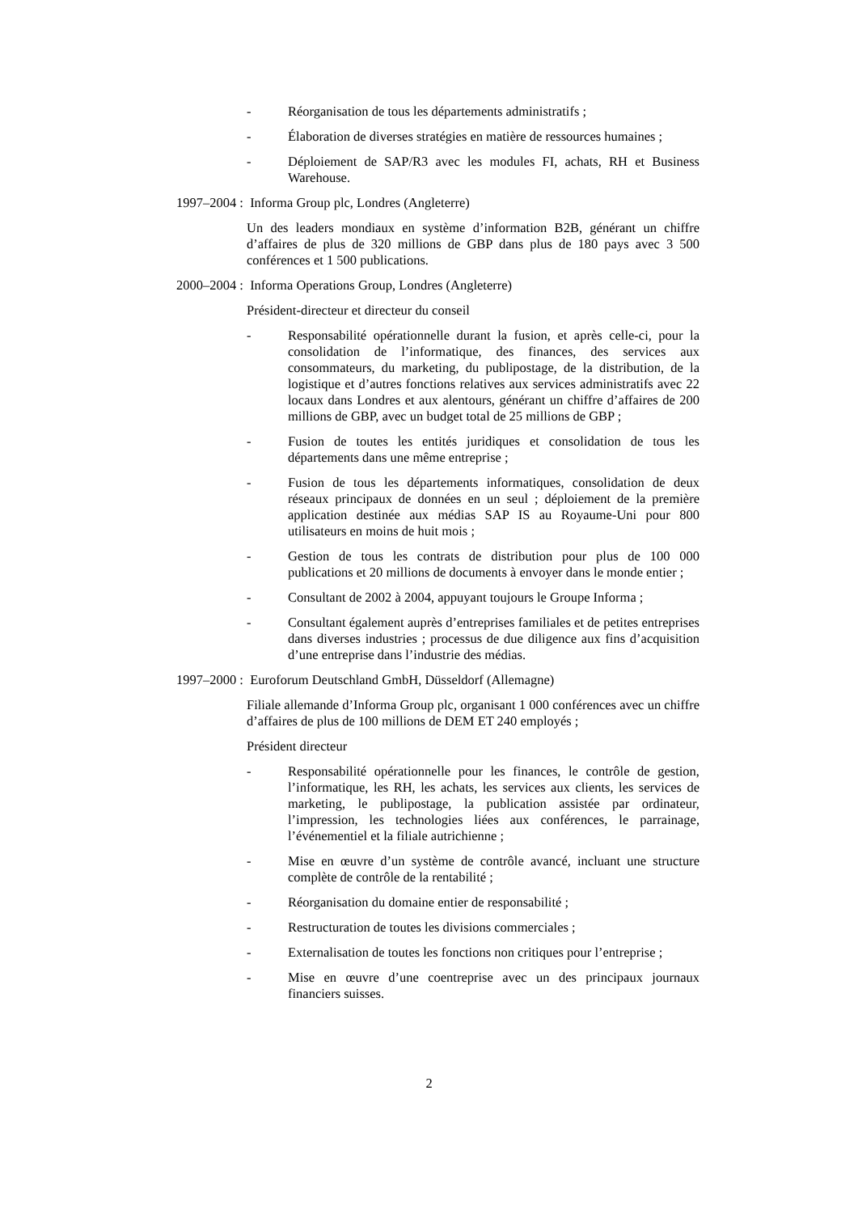- Réorganisation de tous les départements administratifs ;
- Élaboration de diverses stratégies en matière de ressources humaines ;
- Déploiement de SAP/R3 avec les modules FI, achats, RH et Business Warehouse.
1997–2004 : Informa Group plc, Londres (Angleterre)
Un des leaders mondiaux en système d’information B2B, générant un chiffre d’affaires de plus de 320 millions de GBP dans plus de 180 pays avec 3 500 conférences et 1 500 publications.
2000–2004 : Informa Operations Group, Londres (Angleterre)
Président-directeur et directeur du conseil
- Responsabilité opérationnelle durant la fusion, et après celle-ci, pour la consolidation de l’informatique, des finances, des services aux consommateurs, du marketing, du publipostage, de la distribution, de la logistique et d’autres fonctions relatives aux services administratifs avec 22 locaux dans Londres et aux alentours, générant un chiffre d’affaires de 200 millions de GBP, avec un budget total de 25 millions de GBP ;
- Fusion de toutes les entités juridiques et consolidation de tous les départements dans une même entreprise ;
- Fusion de tous les départements informatiques, consolidation de deux réseaux principaux de données en un seul ; déploiement de la première application destinée aux médias SAP IS au Royaume-Uni pour 800 utilisateurs en moins de huit mois ;
- Gestion de tous les contrats de distribution pour plus de 100 000 publications et 20 millions de documents à envoyer dans le monde entier ;
- Consultant de 2002 à 2004, appuyant toujours le Groupe Informa ;
- Consultant également auprès d’entreprises familiales et de petites entreprises dans diverses industries ; processus de due diligence aux fins d’acquisition d’une entreprise dans l’industrie des médias.
1997–2000 : Euroforum Deutschland GmbH, Düsseldorf (Allemagne)
Filiale allemande d’Informa Group plc, organisant 1 000 conférences avec un chiffre d’affaires de plus de 100 millions de DEM ET 240 employés ;
Président directeur
- Responsabilité opérationnelle pour les finances, le contrôle de gestion, l’informatique, les RH, les achats, les services aux clients, les services de marketing, le publipostage, la publication assistée par ordinateur, l’impression, les technologies liées aux conférences, le parrainage, l’événementiel et la filiale autrichienne ;
- Mise en œuvre d’un système de contrôle avancé, incluant une structure complète de contrôle de la rentabilité ;
- Réorganisation du domaine entier de responsabilité ;
- Restructuration de toutes les divisions commerciales ;
- Externalisation de toutes les fonctions non critiques pour l’entreprise ;
- Mise en œuvre d’une coentreprise avec un des principaux journaux financiers suisses.
2